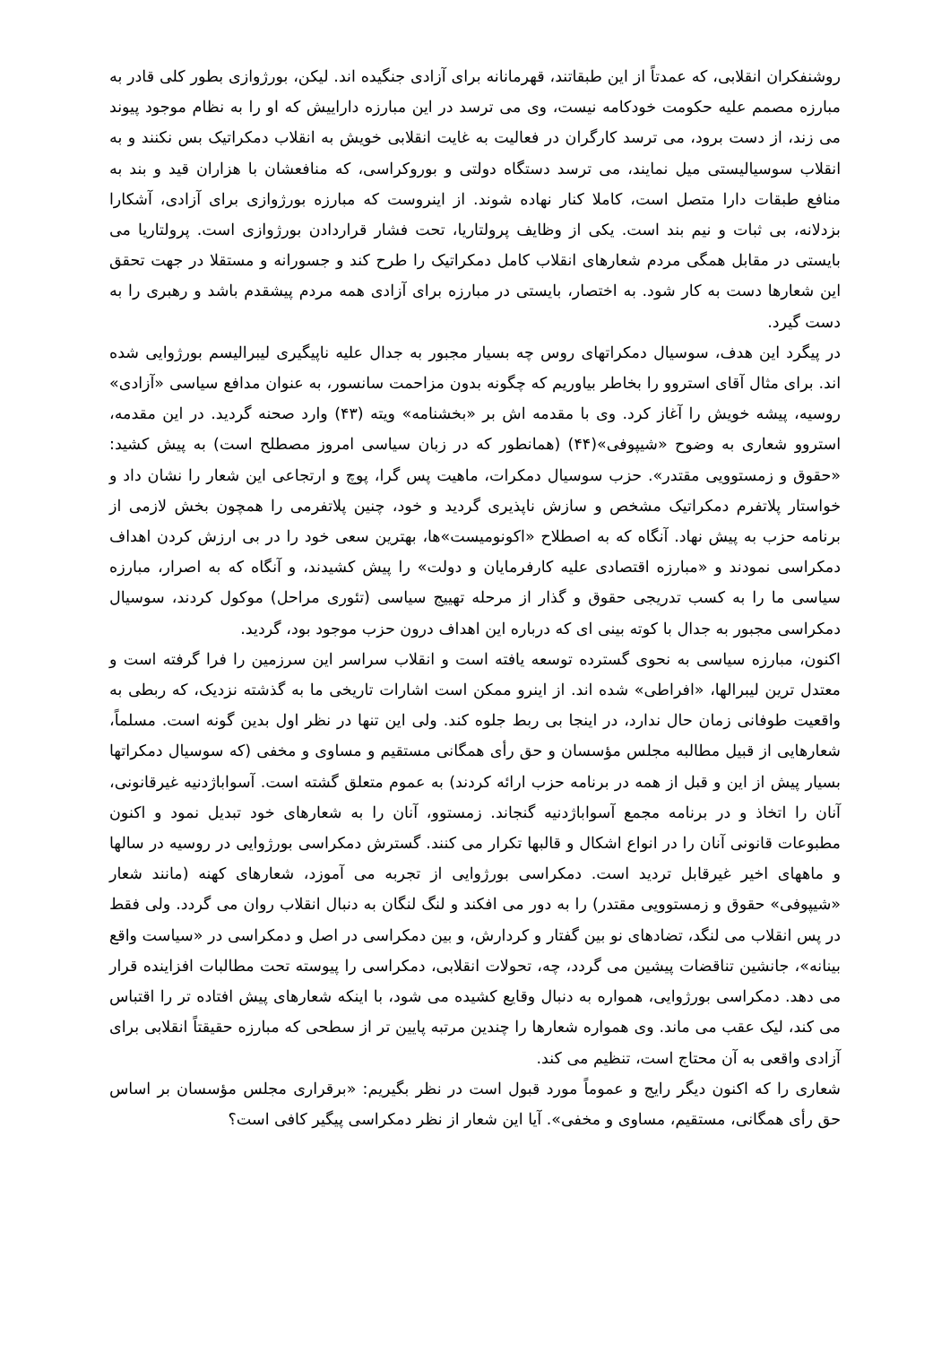روشنفکران انقلابی، که عمدتاً از این طبقاتند، قهرمانانه برای آزادی جنگیده اند. لیکن، بورژوازی بطور کلی قادر به مبارزه مصمم علیه حکومت خودکامه نیست، وی می ترسد در این مبارزه داراییش که او را به نظام موجود پیوند می زند، از دست برود، می ترسد کارگران در فعالیت به غایت انقلابی خویش به انقلاب دمکراتیک بس نکنند و به انقلاب سوسیالیستی میل نمایند، می ترسد دستگاه دولتی و بوروکراسی، که منافعشان با هزاران قید و بند به منافع طبقات دارا متصل است، کاملا کنار نهاده شوند. از اینروست که مبارزه بورژوازی برای آزادی، آشکارا بزدلانه، بی ثبات و نیم بند است. یکی از وظایف پرولتاریا، تحت فشار قراردادن بورژوازی است. پرولتاریا می بایستی در مقابل همگی مردم شعارهای انقلاب کامل دمکراتیک را طرح کند و جسورانه و مستقلا در جهت تحقق این شعارها دست به کار شود. به اختصار، بایستی در مبارزه برای آزادی همه مردم پیشقدم باشد و رهبری را به دست گیرد.
در پیگرد این هدف، سوسیال دمکراتهای روس چه بسیار مجبور به جدال علیه ناپیگیری لیبرالیسم بورژوایی شده اند. برای مثال آقای استروو را بخاطر بیاوریم که چگونه بدون مزاحمت سانسور، به عنوان مدافع سیاسی «آزادی» روسیه، پیشه خویش را آغاز کرد. وی با مقدمه اش بر «بخشنامه» ویته (۴۳) وارد صحنه گردید. در این مقدمه، استروو شعاری به وضوح «شیپوفی»(۴۴) (همانطور که در زبان سیاسی امروز مصطلح است) به پیش کشید: «حقوق و زمستوویی مقتدر». حزب سوسیال دمکرات، ماهیت پس گرا، پوچ و ارتجاعی این شعار را نشان داد و خواستار پلاتفرم دمکراتیک مشخص و سازش ناپذیری گردید و خود، چنین پلاتفرمی را همچون بخش لازمی از برنامه حزب به پیش نهاد. آنگاه که به اصطلاح «اکونومیست»ها، بهترین سعی خود را در بی ارزش کردن اهداف دمکراسی نمودند و «مبارزه اقتصادی علیه کارفرمایان و دولت» را پیش کشیدند، و آنگاه که به اصرار، مبارزه سیاسی ما را به کسب تدریجی حقوق و گذار از مرحله تهییج سیاسی (تئوری مراحل) موکول کردند، سوسیال دمکراسی مجبور به جدال با کوته بینی ای که درباره این اهداف درون حزب موجود بود، گردید.
اکنون، مبارزه سیاسی به نحوی گسترده توسعه یافته است و انقلاب سراسر این سرزمین را فرا گرفته است و معتدل ترین لیبرالها، «افراطی» شده اند. از اینرو ممکن است اشارات تاریخی ما به گذشته نزدیک، که ربطی به واقعیت طوفانی زمان حال ندارد، در اینجا بی ربط جلوه کند. ولی این تنها در نظر اول بدین گونه است. مسلماً، شعارهایی از قبیل مطالبه مجلس مؤسسان و حق رأی همگانی مستقیم و مساوی و مخفی (که سوسیال دمکراتها بسیار پیش از این و قبل از همه در برنامه حزب ارائه کردند) به عموم متعلق گشته است. آسواباژدنیه غیرقانونی، آنان را اتخاذ و در برنامه مجمع آسواباژدنیه گنجاند. زمستوو، آنان را به شعارهای خود تبدیل نمود و اکنون مطبوعات قانونی آنان را در انواع اشکال و قالبها تکرار می کنند. گسترش دمکراسی بورژوایی در روسیه در سالها و ماههای اخیر غیرقابل تردید است. دمکراسی بورژوایی از تجربه می آموزد، شعارهای کهنه (مانند شعار «شیپوفی» حقوق و زمستوویی مقتدر) را به دور می افکند و لنگ لنگان به دنبال انقلاب روان می گردد. ولی فقط در پس انقلاب می لنگد، تضادهای نو بین گفتار و کردارش، و بین دمکراسی در اصل و دمکراسی در «سیاست واقع بینانه»، جانشین تناقضات پیشین می گردد، چه، تحولات انقلابی، دمکراسی را پیوسته تحت مطالبات افزاینده قرار می دهد. دمکراسی بورژوایی، همواره به دنبال وقایع کشیده می شود، با اینکه شعارهای پیش افتاده تر را اقتباس می کند، لیک عقب می ماند. وی همواره شعارها را چندین مرتبه پایین تر از سطحی که مبارزه حقیقتاً انقلابی برای آزادی واقعی به آن محتاج است، تنظیم می کند.
شعاری را که اکنون دیگر رایج و عموماً مورد قبول است در نظر بگیریم: «برقراری مجلس مؤسسان بر اساس حق رأی همگانی، مستقیم، مساوی و مخفی». آیا این شعار از نظر دمکراسی پیگیر کافی است؟